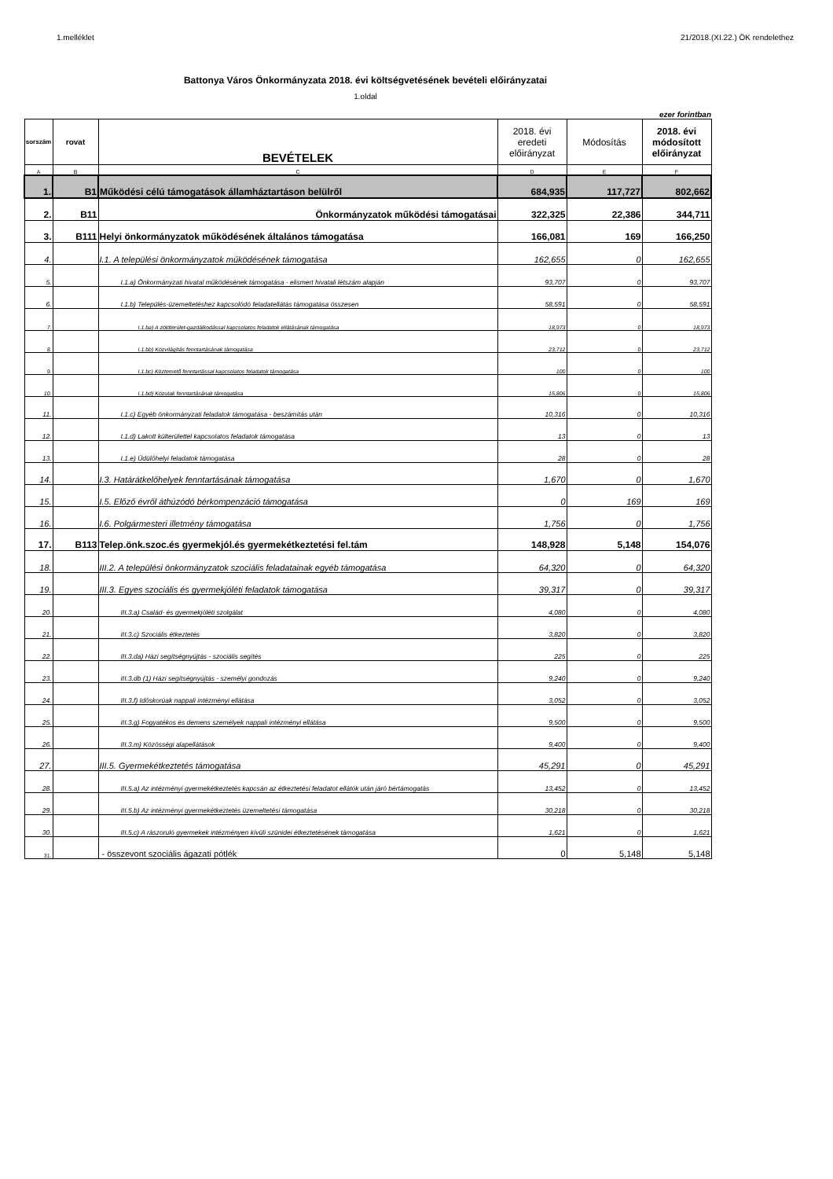1.melléklet 21/2018.(XI.22.) ÖK rendelethez
Battonya Város Önkormányzata 2018. évi költségvetésének bevételi előirányzatai
1.oldal
ezer forintban
| sorszám | rovat | BEVÉTELEK | 2018. évi eredeti előirányzat | Módosítás | 2018. évi módosított előirányzat |
| --- | --- | --- | --- | --- | --- |
| A | B | C | D | E | F |
| 1. | B1 | Működési célú támogatások államháztartáson belülről | 684,935 | 117,727 | 802,662 |
| 2. | B11 | Önkormányzatok működési támogatásai | 322,325 | 22,386 | 344,711 |
| 3. | B111 | Helyi önkormányzatok működésének általános támogatása | 166,081 | 169 | 166,250 |
| 4. | | I.1. A települési önkormányzatok működésének támogatása | 162,655 | 0 | 162,655 |
| 5. | | I.1.a) Önkormányzati hivatal működésének támogatása - elismert hivatali létszám alapján | 93,707 | 0 | 93,707 |
| 6. | | I.1.b) Település-üzemeltetéshez kapcsolódó feladatellátás támogatása összesen | 58,591 | 0 | 58,591 |
| 7. | | I.1.ba) A zöldterület-gazdálkodással kapcsolatos feladatok ellátásának támogatása | 18,973 | 0 | 18,973 |
| 8. | | I.1.bb) Közvilágítás fenntartásának támogatása | 23,712 | 0 | 23,712 |
| 9. | | I.1.bc) Köztemető fenntartással kapcsolatos feladatok támogatása | 100 | 0 | 100 |
| 10. | | I.1.bd) Közutak fenntartásának támogatása | 15,806 | 0 | 15,806 |
| 11. | | I.1.c) Egyéb önkormányzati feladatok támogatása - beszámítás után | 10,316 | 0 | 10,316 |
| 12. | | I.1.d) Lakott külterülettel kapcsolatos feladatok támogatása | 13 | 0 | 13 |
| 13. | | I.1.e) Üdülőhelyi feladatok támogatása | 28 | 0 | 28 |
| 14. | | I.3. Határátkelőhelyek fenntartásának támogatása | 1,670 | 0 | 1,670 |
| 15. | | I.5. Előző évről áthúzódó bérkompenzáció támogatása | 0 | 169 | 169 |
| 16. | | I.6. Polgármesteri illetmény támogatása | 1,756 | 0 | 1,756 |
| 17. | B113 | Telep.önk.szoc.és gyermekjól.és gyermekétkeztetési fel.tám | 148,928 | 5,148 | 154,076 |
| 18. | | III.2. A települési önkormányzatok szociális feladatainak egyéb támogatása | 64,320 | 0 | 64,320 |
| 19. | | III.3. Egyes szociális és gyermekjóléti feladatok támogatása | 39,317 | 0 | 39,317 |
| 20. | | III.3.a) Család- és gyermekjóléti szolgálat | 4,080 | 0 | 4,080 |
| 21. | | III.3.c) Szociális étkeztetés | 3,820 | 0 | 3,820 |
| 22. | | III.3.da) Házi segítségnyújtás - szociális segítés | 225 | 0 | 225 |
| 23. | | III.3.db (1) Házi segítségnyújtás - személyi gondozás | 9,240 | 0 | 9,240 |
| 24. | | III.3.f) Időskorúak nappali intézményi ellátása | 3,052 | 0 | 3,052 |
| 25. | | III.3.g) Fogyatékos és demens személyek nappali intézményi ellátása | 9,500 | 0 | 9,500 |
| 26. | | III.3.m) Közösségi alapellátások | 9,400 | 0 | 9,400 |
| 27. | | III.5. Gyermekétkeztetés támogatása | 45,291 | 0 | 45,291 |
| 28. | | III.5.a) Az intézményi gyermekétkeztetés kapcsán az étkeztetési feladatot ellátók után járó bértámogatás | 13,452 | 0 | 13,452 |
| 29. | | III.5.b) Az intézményi gyermekétkeztetés üzemeltetési támogatása | 30,218 | 0 | 30,218 |
| 30. | | III.5.c) A rászoruló gyermekek intézményen kívüli szünidei étkeztetésének támogatása | 1,621 | 0 | 1,621 |
| 31. | | - összevont szociális ágazati pótlék | 0 | 5,148 | 5,148 |